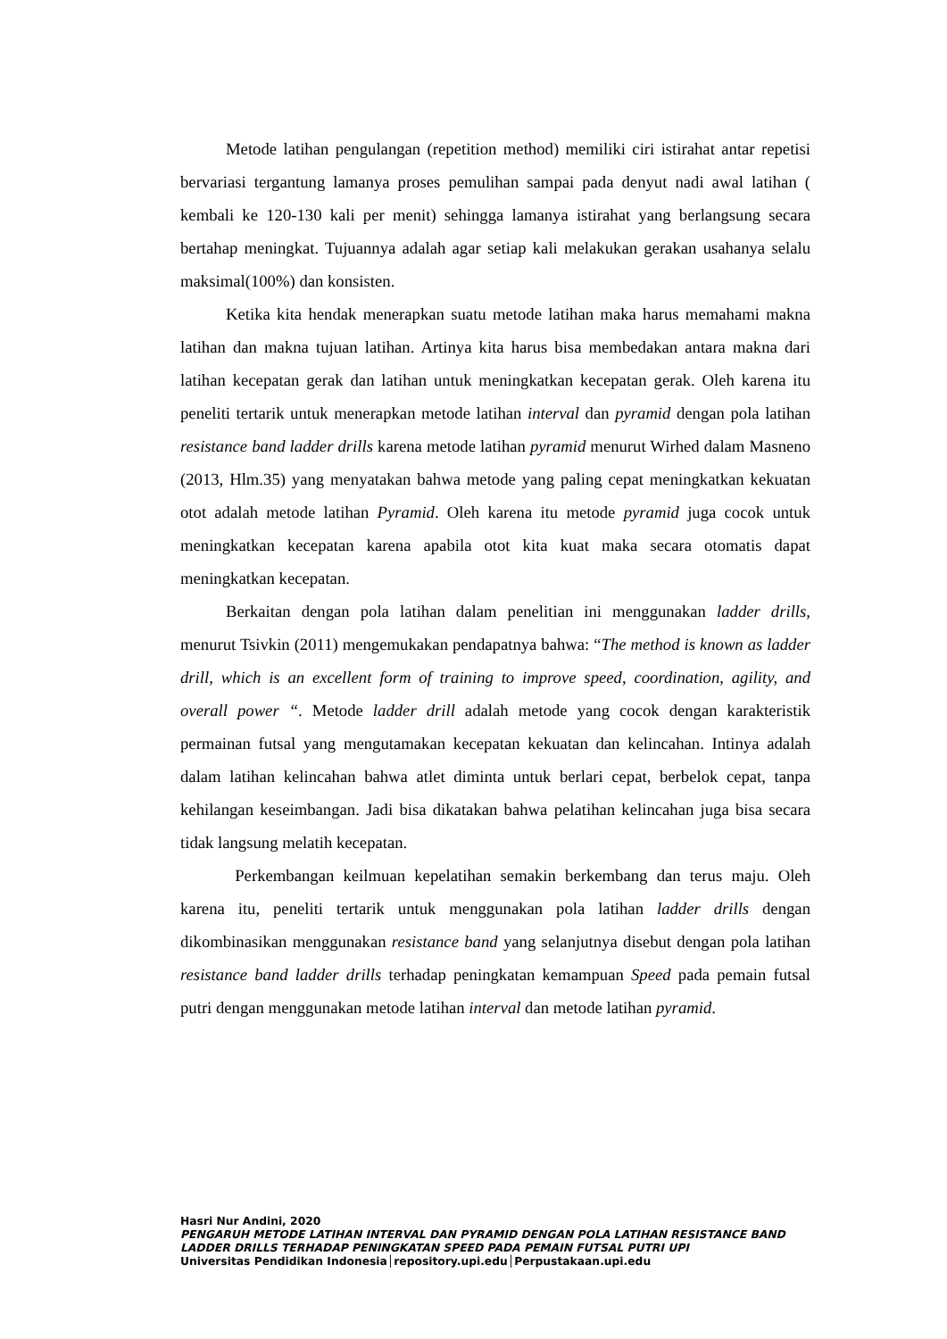Metode latihan pengulangan (repetition method) memiliki ciri istirahat antar repetisi bervariasi tergantung lamanya proses pemulihan sampai pada denyut nadi awal latihan ( kembali ke 120-130 kali per menit) sehingga lamanya istirahat yang berlangsung secara bertahap meningkat. Tujuannya adalah agar setiap kali melakukan gerakan usahanya selalu maksimal(100%) dan konsisten.
Ketika kita hendak menerapkan suatu metode latihan maka harus memahami makna latihan dan makna tujuan latihan. Artinya kita harus bisa membedakan antara makna dari latihan kecepatan gerak dan latihan untuk meningkatkan kecepatan gerak. Oleh karena itu peneliti tertarik untuk menerapkan metode latihan interval dan pyramid dengan pola latihan resistance band ladder drills karena metode latihan pyramid menurut Wirhed dalam Masneno (2013, Hlm.35) yang menyatakan bahwa metode yang paling cepat meningkatkan kekuatan otot adalah metode latihan Pyramid. Oleh karena itu metode pyramid juga cocok untuk meningkatkan kecepatan karena apabila otot kita kuat maka secara otomatis dapat meningkatkan kecepatan.
Berkaitan dengan pola latihan dalam penelitian ini menggunakan ladder drills, menurut Tsivkin (2011) mengemukakan pendapatnya bahwa: “The method is known as ladder drill, which is an excellent form of training to improve speed, coordination, agility, and overall power “. Metode ladder drill adalah metode yang cocok dengan karakteristik permainan futsal yang mengutamakan kecepatan kekuatan dan kelincahan. Intinya adalah dalam latihan kelincahan bahwa atlet diminta untuk berlari cepat, berbelok cepat, tanpa kehilangan keseimbangan. Jadi bisa dikatakan bahwa pelatihan kelincahan juga bisa secara tidak langsung melatih kecepatan.
Perkembangan keilmuan kepelatihan semakin berkembang dan terus maju. Oleh karena itu, peneliti tertarik untuk menggunakan pola latihan ladder drills dengan dikombinasikan menggunakan resistance band yang selanjutnya disebut dengan pola latihan resistance band ladder drills terhadap peningkatan kemampuan Speed pada pemain futsal putri dengan menggunakan metode latihan interval dan metode latihan pyramid.
Hasri Nur Andini, 2020
PENGARUH METODE LATIHAN INTERVAL DAN PYRAMID DENGAN POLA LATIHAN RESISTANCE BAND LADDER DRILLS TERHADAP PENINGKATAN SPEED PADA PEMAIN FUTSAL PUTRI UPI
Universitas Pendidikan Indonesia│repository.upi.edu│Perpustakaan.upi.edu